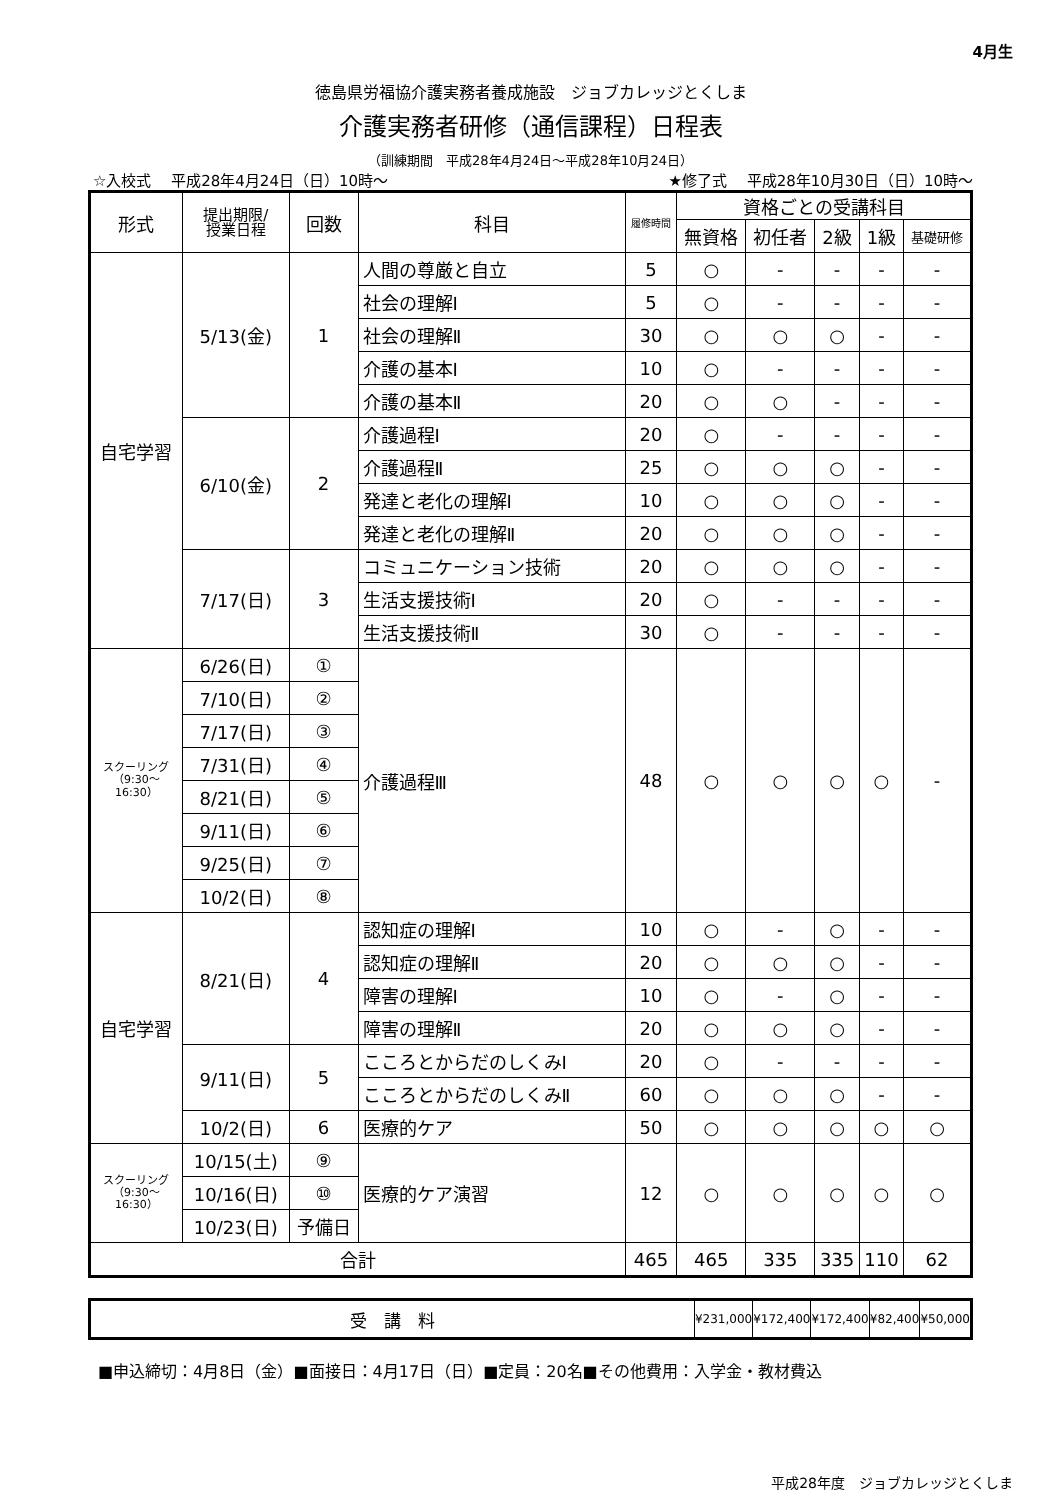4月生
徳島県労福協介護実務者養成施設　ジョブカレッジとくしま
介護実務者研修（通信課程）日程表
（訓練期間　平成28年4月24日～平成28年10月24日）
☆入校式　 平成28年4月24日（日）10時～ ★修了式　 平成28年10月30日（日）10時～
| 形式 | 提出期限/ 授業日程 | 回数 | 科目 | 履修時間 | 資格ごとの受講科目 | | | | |
| --- | --- | --- | --- | --- | --- | --- | --- | --- | --- |
| | | | | | 無資格 | 初任者 | 2級 | 1級 | 基礎研修 |
| 自宅学習 | 5/13(金) | 1 | 人間の尊厳と自立 | 5 | ○ | - | - | - | - |
| | | | 社会の理解Ⅰ | 5 | ○ | - | - | - | - |
| | | | 社会の理解Ⅱ | 30 | ○ | ○ | ○ | - | - |
| | | | 介護の基本Ⅰ | 10 | ○ | - | - | - | - |
| | | | 介護の基本Ⅱ | 20 | ○ | ○ | - | - | - |
| | 6/10(金) | 2 | 介護過程Ⅰ | 20 | ○ | - | - | - | - |
| | | | 介護過程Ⅱ | 25 | ○ | ○ | ○ | - | - |
| | | | 発達と老化の理解Ⅰ | 10 | ○ | ○ | ○ | - | - |
| | | | 発達と老化の理解Ⅱ | 20 | ○ | ○ | ○ | - | - |
| | 7/17(日) | 3 | コミュニケーション技術 | 20 | ○ | ○ | ○ | - | - |
| | | | 生活支援技術Ⅰ | 20 | ○ | - | - | - | - |
| | | | 生活支援技術Ⅱ | 30 | ○ | - | - | - | - |
| スクーリング （9:30～ 16:30） | 6/26(日) | ① | 介護過程Ⅲ | 48 | ○ | ○ | ○ | ○ | - |
| | 7/10(日) | ② | | | | | | | |
| | 7/17(日) | ③ | | | | | | | |
| | 7/31(日) | ④ | | | | | | | |
| | 8/21(日) | ⑤ | | | | | | | |
| | 9/11(日) | ⑥ | | | | | | | |
| | 9/25(日) | ⑦ | | | | | | | |
| | 10/2(日) | ⑧ | | | | | | | |
| 自宅学習 | 8/21(日) | 4 | 認知症の理解Ⅰ | 10 | ○ | - | ○ | - | - |
| | | | 認知症の理解Ⅱ | 20 | ○ | ○ | ○ | - | - |
| | | | 障害の理解Ⅰ | 10 | ○ | - | ○ | - | - |
| | | | 障害の理解Ⅱ | 20 | ○ | ○ | ○ | - | - |
| | 9/11(日) | 5 | こころとからだのしくみⅠ | 20 | ○ | - | - | - | - |
| | | | こころとからだのしくみⅡ | 60 | ○ | ○ | ○ | - | - |
| | 10/2(日) | 6 | 医療的ケア | 50 | ○ | ○ | ○ | ○ | ○ |
| スクーリング （9:30～ 16:30） | 10/15(土) | ⑨ | 医療的ケア演習 | 12 | ○ | ○ | ○ | ○ | ○ |
| | 10/16(日) | ⑩ | | | | | | | |
| | 10/23(日) | 予備日 | | | | | | | |
| 合計 | | | | 465 | 465 | 335 | 335 | 110 | 62 |
| 受 講 料 | ¥231,000 | ¥172,400 | ¥172,400 | ¥82,400 | ¥50,000 |
■申込締切：4月8日（金）■面接日：4月17日（日）■定員：20名■その他費用：入学金・教材費込
平成28年度　ジョブカレッジとくしま